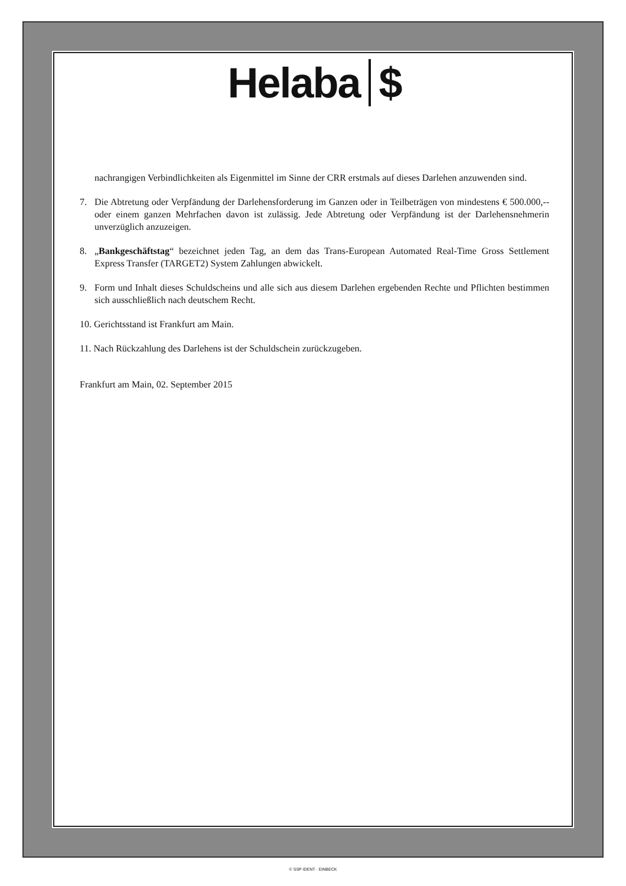Helaba $
nachrangigen Verbindlichkeiten als Eigenmittel im Sinne der CRR erstmals auf dieses Darlehen anzuwenden sind.
7. Die Abtretung oder Verpfändung der Darlehensforderung im Ganzen oder in Teilbeträgen von mindestens € 500.000,-- oder einem ganzen Mehrfachen davon ist zulässig. Jede Abtretung oder Verpfändung ist der Darlehensnehmerin unverzüglich anzuzeigen.
8. „Bankgeschäftstag“ bezeichnet jeden Tag, an dem das Trans-European Automated Real-Time Gross Settlement Express Transfer (TARGET2) System Zahlungen abwickelt.
9. Form und Inhalt dieses Schuldscheins und alle sich aus diesem Darlehen ergebenden Rechte und Pflichten bestimmen sich ausschließlich nach deutschem Recht.
10. Gerichtsstand ist Frankfurt am Main.
11. Nach Rückzahlung des Darlehens ist der Schuldschein zurückzugeben.
Frankfurt am Main, 02. September 2015
© SSP IDENT · EINBECK